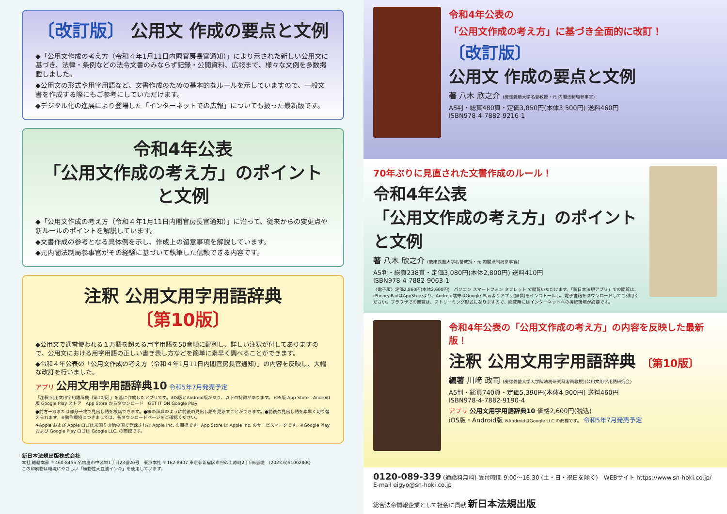〔改訂版〕 公用文 作成の要点と文例
◆「公用文作成の考え方（令和４年1月11日内閣官房長官通知）」により示された新しい公用文に基づき、法律・条例などの法令文書のみならず記録・公開資料、広報まで、様々な文例を多数掲載しました。
◆公用文の形式や用字用語など、文書作成のための基本的なルールを示していますので、一般文書を作成する際にもご参考にしていただけます。
◆デジタル化の進展により登場した「インターネットでの広報」についても扱った最新版です。
令和4年公表
「公用文作成の考え方」のポイントと文例
◆「公用文作成の考え方（令和４年1月11日内閣官房長官通知）」に沿って、従来からの変更点や新ルールのポイントを解説しています。
◆文書作成の参考となる具体例を示し、作成上の留意事項を解説しています。
◆元内閣法制局参事官がその経験に基づいて執筆した信頼できる内容です。
注釈 公用文用字用語辞典 〔第10版〕
◆公用文で通常使われる１万語を超える用字用語を50音順に配列し、詳しい注釈が付してありますので、公用文における用字用語の正しい書き表し方などを簡単に素早く調べることができます。
◆令和４年公表の「公用文作成の考え方（令和４年1月11日内閣官房長官通知）」の内容を反映し、大幅な改訂を行いました。
アプリ 公用文用字用語辞典10 令和5年7月発売予定
「注釈 公用文用字用語辞典〔第10版〕」を基に作成したアプリです。iOS版とAndroid版があり、以下の特徴があります。 iOS版 App Store　Android版 Google Play ストア　App Store からダウンロード　GET IT ON Google Play
●前方一致または部分一致で見出し語を検索できます。●紙の辞典のように前後の見出し語を見渡すことができます。●前後の見出し語を素早く切り替えられます。※動作環境につきましては、各ダウンロードページをご確認ください。
※Apple および Apple ロゴは米国その他の国で登録された Apple Inc. の商標です。App Store は Apple Inc. のサービスマークです。※Google Play および Google Play ロゴは Google LLC. の商標です。
新日本法規出版株式会社
本社 総轄本部 〒460-8455 名古屋市中区栄1丁目23番20号　東京本社 〒162-8407 東京都新宿区市谷砂土原町2丁目6番地　(2023.6)5100280Q
この印刷物は環境にやさしい「植物性大豆油インキ」を使用しています。
令和4年公表の
「公用文作成の考え方」に基づき全面的に改訂！
〔改訂版〕
公用文 作成の要点と文例
著 八木 欣之介 (慶應義塾大学名誉教授・元 内閣法制局参事官)
A5判・総頁480頁・定価3,850円(本体3,500円) 送料460円
ISBN978-4-7882-9216-1
70年ぶりに見直された文書作成のルール！
令和4年公表
「公用文作成の考え方」のポイントと文例
著 八木 欣之介 (慶應義塾大学名誉教授・元 内閣法制局参事官)
A5判・総頁238頁・定価3,080円(本体2,800円) 送料410円
ISBN978-4-7882-9063-1
〈電子版〉定価2,860円(本体2,600円)　パソコン スマートフォン タブレット で閲覧いただけます。「新日本法規アプリ」での閲覧は、iPhone/iPadはAppStoreより、Android端末はGoogle Playよりアプリ(無償)をインストールし、電子書籍をダウンロードしてご利用ください。ブラウザでの閲覧は、ストリーミング形式になりますので、閲覧時にはインターネットへの接続環境が必要です。
令和4年公表の「公用文作成の考え方」の内容を反映した最新版！
注釈 公用文用字用語辞典 〔第10版〕
編著 川﨑 政司 (慶應義塾大学大学院法務研究科客員教授)(公用文用字用語研究会)
A5判・総頁740頁・定価5,390円(本体4,900円) 送料460円
ISBN978-4-7882-9190-4
アプリ 公用文用字用語辞典10 価格2,600円(税込)
iOS版・Android版 ※AndroidはGoogle LLC.の商標です。 令和5年7月発売予定
0120-089-339 (通話料無料) 受付時間 9:00〜16:30 (土・日・祝日を除く)　WEBサイト https://www.sn-hoki.co.jp/　E-mail eigyo@sn-hoki.co.jp
総合法令情報企業として社会に貢献 新日本法規出版